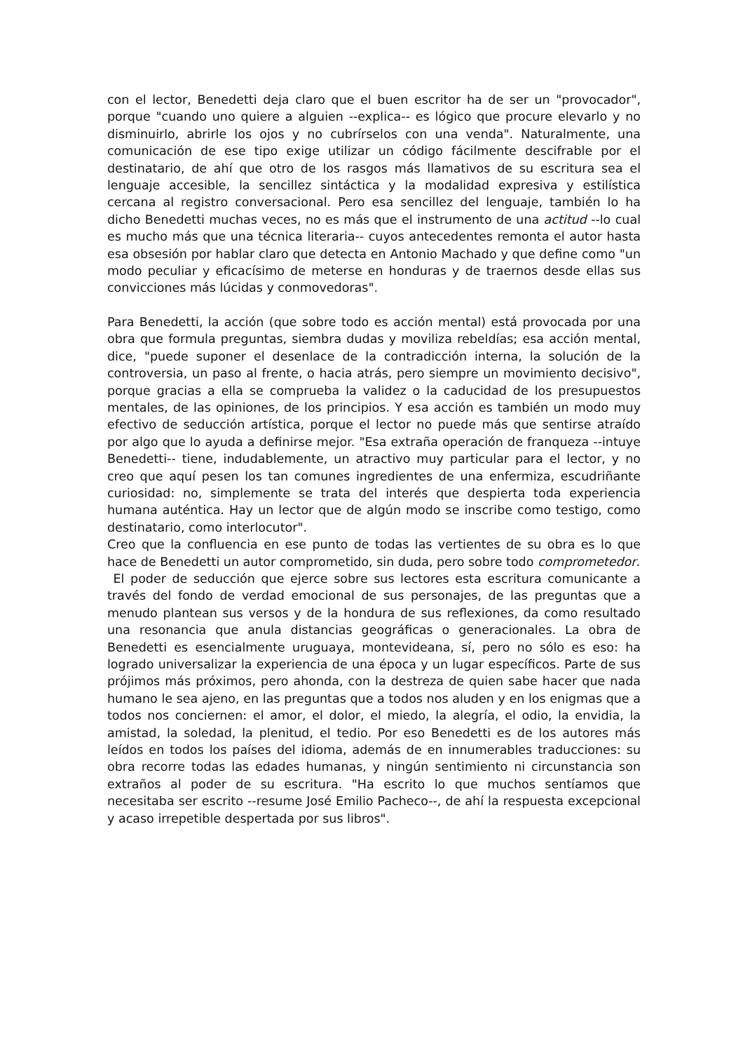con el lector, Benedetti deja claro que el buen escritor ha de ser un "provocador", porque "cuando uno quiere a alguien --explica-- es lógico que procure elevarlo y no disminuirlo, abrirle los ojos y no cubrírselos con una venda". Naturalmente, una comunicación de ese tipo exige utilizar un código fácilmente descifrable por el destinatario, de ahí que otro de los rasgos más llamativos de su escritura sea el lenguaje accesible, la sencillez sintáctica y la modalidad expresiva y estilística cercana al registro conversacional. Pero esa sencillez del lenguaje, también lo ha dicho Benedetti muchas veces, no es más que el instrumento de una actitud --lo cual es mucho más que una técnica literaria-- cuyos antecedentes remonta el autor hasta esa obsesión por hablar claro que detecta en Antonio Machado y que define como "un modo peculiar y eficacísimo de meterse en honduras y de traernos desde ellas sus convicciones más lúcidas y conmovedoras".
Para Benedetti, la acción (que sobre todo es acción mental) está provocada por una obra que formula preguntas, siembra dudas y moviliza rebeldías; esa acción mental, dice, "puede suponer el desenlace de la contradicción interna, la solución de la controversia, un paso al frente, o hacia atrás, pero siempre un movimiento decisivo", porque gracias a ella se comprueba la validez o la caducidad de los presupuestos mentales, de las opiniones, de los principios. Y esa acción es también un modo muy efectivo de seducción artística, porque el lector no puede más que sentirse atraído por algo que lo ayuda a definirse mejor. "Esa extraña operación de franqueza --intuye Benedetti-- tiene, indudablemente, un atractivo muy particular para el lector, y no creo que aquí pesen los tan comunes ingredientes de una enfermiza, escudriñante curiosidad: no, simplemente se trata del interés que despierta toda experiencia humana auténtica. Hay un lector que de algún modo se inscribe como testigo, como destinatario, como interlocutor".
Creo que la confluencia en ese punto de todas las vertientes de su obra es lo que hace de Benedetti un autor comprometido, sin duda, pero sobre todo comprometedor.
El poder de seducción que ejerce sobre sus lectores esta escritura comunicante a través del fondo de verdad emocional de sus personajes, de las preguntas que a menudo plantean sus versos y de la hondura de sus reflexiones, da como resultado una resonancia que anula distancias geográficas o generacionales. La obra de Benedetti es esencialmente uruguaya, montevideana, sí, pero no sólo es eso: ha logrado universalizar la experiencia de una época y un lugar específicos. Parte de sus prójimos más próximos, pero ahonda, con la destreza de quien sabe hacer que nada humano le sea ajeno, en las preguntas que a todos nos aluden y en los enigmas que a todos nos conciernen: el amor, el dolor, el miedo, la alegría, el odio, la envidia, la amistad, la soledad, la plenitud, el tedio. Por eso Benedetti es de los autores más leídos en todos los países del idioma, además de en innumerables traducciones: su obra recorre todas las edades humanas, y ningún sentimiento ni circunstancia son extraños al poder de su escritura. "Ha escrito lo que muchos sentíamos que necesitaba ser escrito --resume José Emilio Pacheco--, de ahí la respuesta excepcional y acaso irrepetible despertada por sus libros".